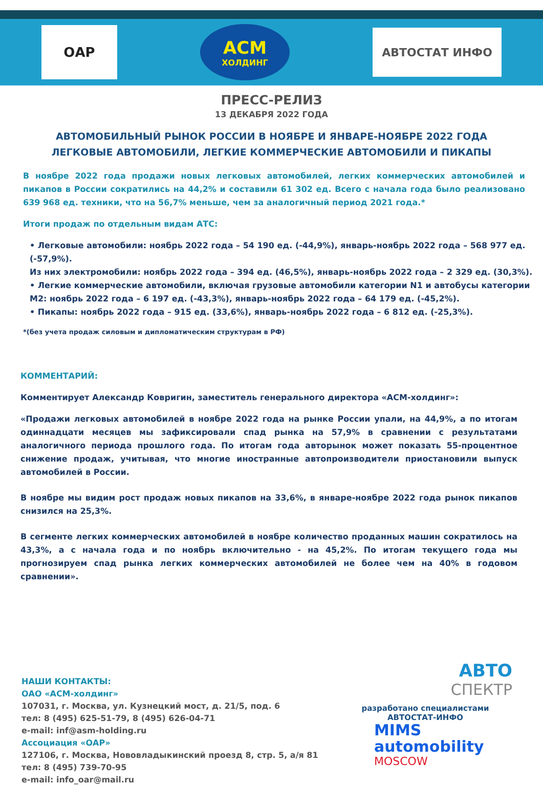ОАР
АСМ
ХОЛДИНГ
АВТОСТАТ ИНФО
ПРЕСС-РЕЛИЗ
13 ДЕКАБРЯ 2022 ГОДА
АВТОМОБИЛЬНЫЙ РЫНОК РОССИИ В НОЯБРЕ И ЯНВАРЕ-НОЯБРЕ 2022 ГОДА
ЛЕГКОВЫЕ АВТОМОБИЛИ, ЛЕГКИЕ КОММЕРЧЕСКИЕ АВТОМОБИЛИ И ПИКАПЫ
В ноябре 2022 года продажи новых легковых автомобилей, легких коммерческих автомобилей и пикапов в России сократились на 44,2% и составили 61 302 ед. Всего с начала года было реализовано 639 968 ед. техники, что на 56,7% меньше, чем за аналогичный период 2021 года.*
Итоги продаж по отдельным видам АТС:
• Легковые автомобили: ноябрь 2022 года – 54 190 ед. (-44,9%), январь-ноябрь 2022 года – 568 977 ед. (-57,9%).
Из них электромобили: ноябрь 2022 года – 394 ед. (46,5%), январь-ноябрь 2022 года – 2 329 ед. (30,3%).
• Легкие коммерческие автомобили, включая грузовые автомобили категории N1 и автобусы категории M2: ноябрь 2022 года – 6 197 ед. (-43,3%), январь-ноябрь 2022 года – 64 179 ед. (-45,2%).
• Пикапы: ноябрь 2022 года – 915 ед. (33,6%), январь-ноябрь 2022 года – 6 812 ед. (-25,3%).
*(без учета продаж силовым и дипломатическим структурам в РФ)
КОММЕНТАРИЙ:
Комментирует Александр Ковригин, заместитель генерального директора «АСМ-холдинг»:
«Продажи легковых автомобилей в ноябре 2022 года на рынке России упали, на 44,9%, а по итогам одиннадцати месяцев мы зафиксировали спад рынка на 57,9% в сравнении с результатами аналогичного периода прошлого года. По итогам года авторынок может показать 55-процентное снижение продаж, учитывая, что многие иностранные автопроизводители приостановили выпуск автомобилей в России.
В ноябре мы видим рост продаж новых пикапов на 33,6%, в январе-ноябре 2022 года рынок пикапов снизился на 25,3%.
В сегменте легких коммерческих автомобилей в ноябре количество проданных машин сократилось на 43,3%, а с начала года и по ноябрь включительно - на 45,2%. По итогам текущего года мы прогнозируем спад рынка легких коммерческих автомобилей не более чем на 40% в годовом сравнении».
НАШИ КОНТАКТЫ:
ОАО «АСМ-холдинг»
107031, г. Москва, ул. Кузнецкий мост, д. 21/5, под. 6
тел: 8 (495) 625-51-79, 8 (495) 626-04-71
e-mail: inf@asm-holding.ru
Ассоциация «ОАР»
127106, г. Москва, Нововладыкинский проезд 8, стр. 5, а/я 81
тел: 8 (495) 739-70-95
e-mail: info_oar@mail.ru
АВТО
СПЕКТР
разработано специалистами
АВТОСТАТ-ИНФО
MIMS
automobility
MOSCOW